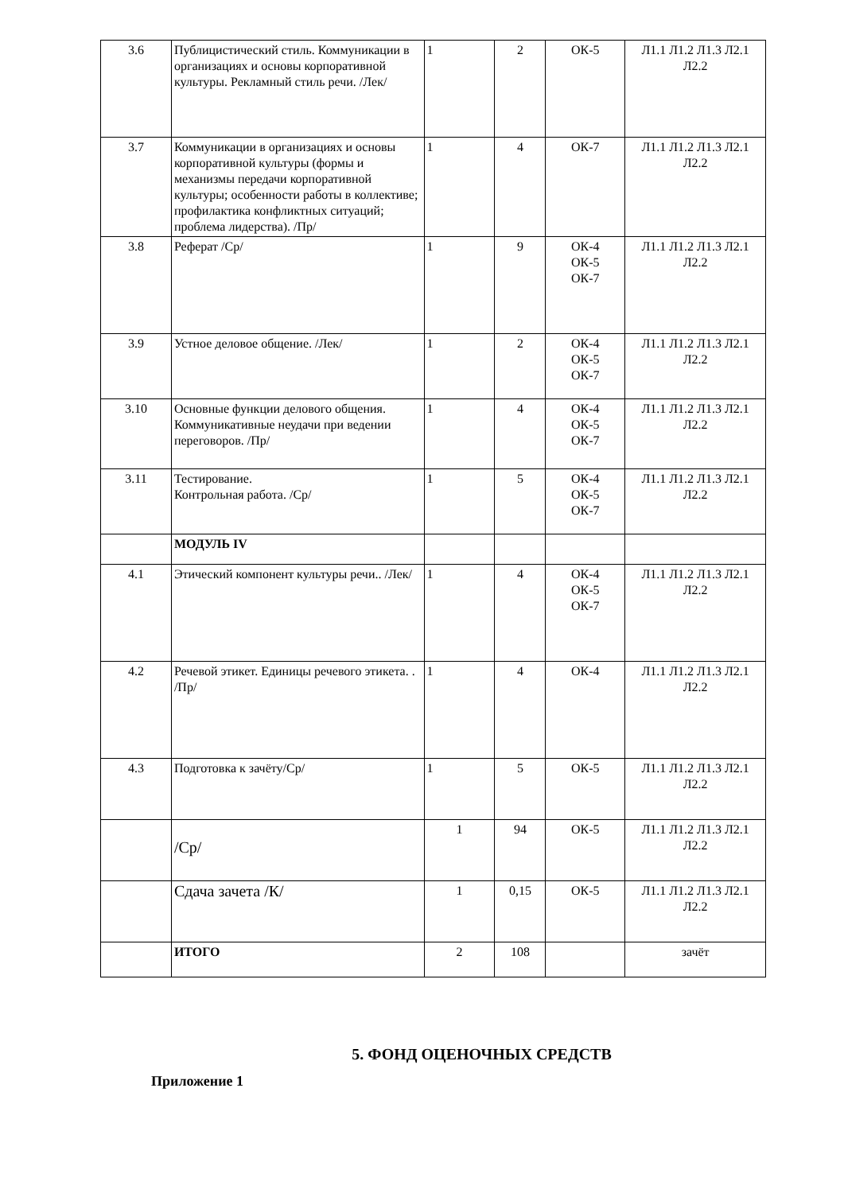| 3.6 | Публицистический стиль. Коммуникации в организациях и основы корпоративной культуры. Рекламный стиль речи. /Лек/ | 1 | 2 | ОК-5 | Л1.1 Л1.2 Л1.3 Л2.1 Л2.2 |
| 3.7 | Коммуникации в организациях и основы корпоративной культуры (формы и механизмы передачи корпоративной культуры; особенности работы в коллективе; профилактика конфликтных ситуаций; проблема лидерства). /Пр/ | 1 | 4 | ОК-7 | Л1.1 Л1.2 Л1.3 Л2.1 Л2.2 |
| 3.8 | Реферат /Ср/ | 1 | 9 | ОК-4 ОК-5 ОК-7 | Л1.1 Л1.2 Л1.3 Л2.1 Л2.2 |
| 3.9 | Устное деловое общение. /Лек/ | 1 | 2 | ОК-4 ОК-5 ОК-7 | Л1.1 Л1.2 Л1.3 Л2.1 Л2.2 |
| 3.10 | Основные функции делового общения. Коммуникативные неудачи при ведении переговоров. /Пр/ | 1 | 4 | ОК-4 ОК-5 ОК-7 | Л1.1 Л1.2 Л1.3 Л2.1 Л2.2 |
| 3.11 | Тестирование. Контрольная работа. /Ср/ | 1 | 5 | ОК-4 ОК-5 ОК-7 | Л1.1 Л1.2 Л1.3 Л2.1 Л2.2 |
| | МОДУЛЬ IV | | | | |
| 4.1 | Этический компонент культуры речи.. /Лек/ | 1 | 4 | ОК-4 ОК-5 ОК-7 | Л1.1 Л1.2 Л1.3 Л2.1 Л2.2 |
| 4.2 | Речевой этикет. Единицы речевого этикета. . /Пр/ | 1 | 4 | ОК-4 | Л1.1 Л1.2 Л1.3 Л2.1 Л2.2 |
| 4.3 | Подготовка к зачёту/Ср/ | 1 | 5 | ОК-5 | Л1.1 Л1.2 Л1.3 Л2.1 Л2.2 |
| | /Ср/ | 1 | 94 | ОК-5 | Л1.1 Л1.2 Л1.3 Л2.1 Л2.2 |
| | Сдача зачета /К/ | 1 | 0,15 | ОК-5 | Л1.1 Л1.2 Л1.3 Л2.1 Л2.2 |
| | ИТОГО | 2 | 108 | | зачёт |
5. ФОНД ОЦЕНОЧНЫХ СРЕДСТВ
Приложение 1